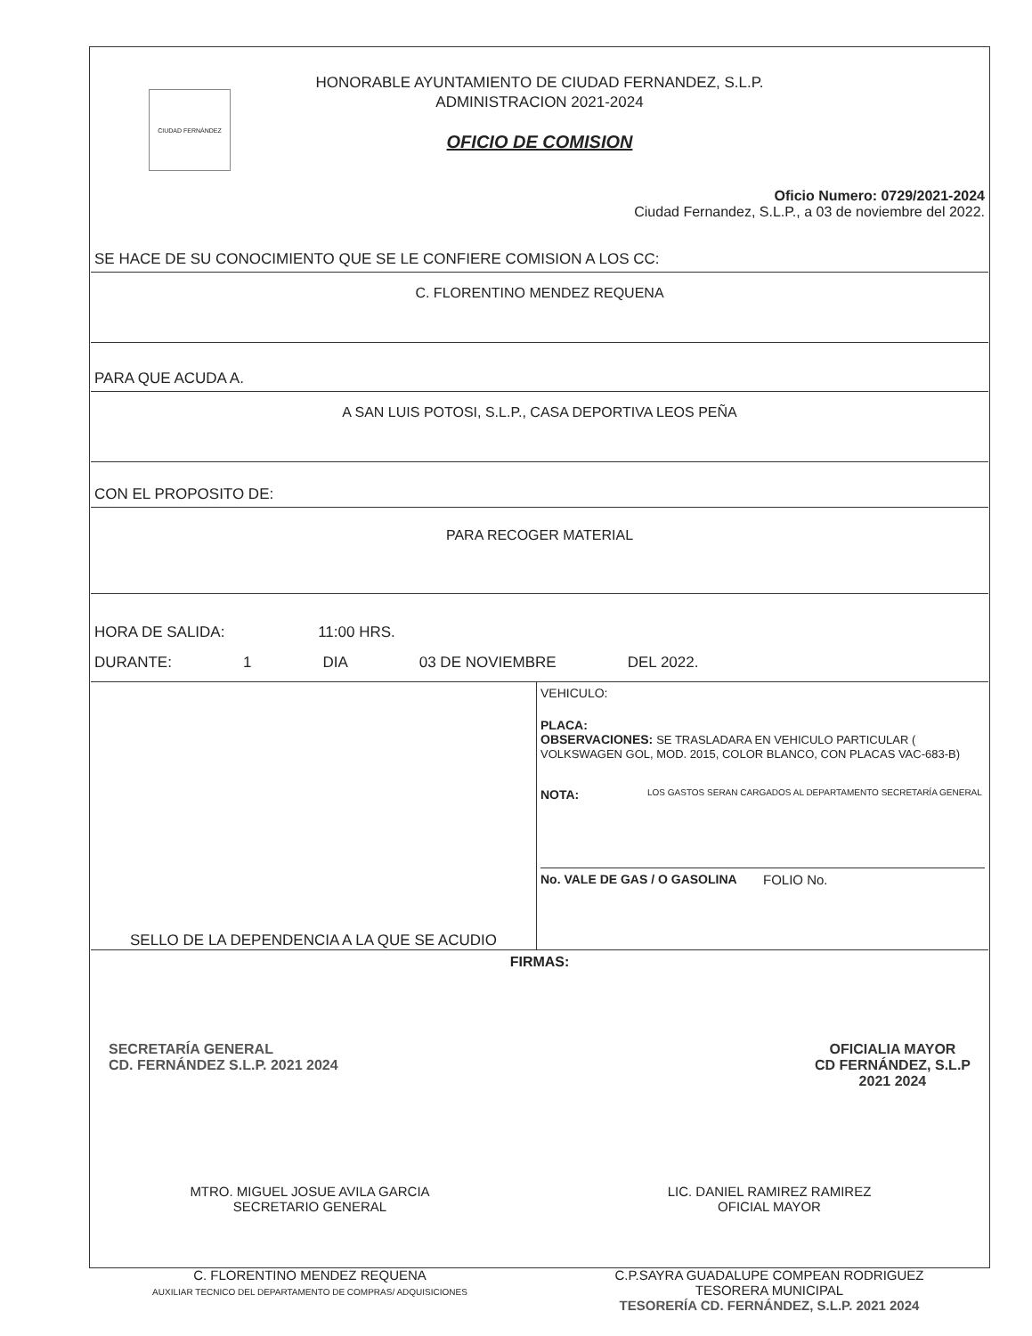CIUDAD FERNÁNDEZ
HONORABLE AYUNTAMIENTO DE CIUDAD FERNANDEZ, S.L.P.
ADMINISTRACION 2021-2024
OFICIO DE COMISION
Oficio Numero: 0729/2021-2024
Ciudad Fernandez, S.L.P., a 03 de noviembre del 2022.
SE HACE DE SU CONOCIMIENTO QUE SE LE CONFIERE COMISION A LOS CC:
C. FLORENTINO MENDEZ REQUENA
PARA QUE ACUDA A.
A SAN LUIS POTOSI, S.L.P., CASA DEPORTIVA LEOS PEÑA
CON EL PROPOSITO DE:
PARA RECOGER MATERIAL
HORA DE SALIDA: 11:00 HRS.
DURANTE: 1 DIA 03 DE NOVIEMBRE DEL 2022.
SELLO DE LA DEPENDENCIA A LA QUE SE ACUDIO
VEHICULO:
PLACA:
OBSERVACIONES: SE TRASLADARA EN VEHICULO PARTICULAR ( VOLKSWAGEN GOL, MOD. 2015, COLOR BLANCO, CON PLACAS VAC-683-B)
NOTA: LOS GASTOS SERAN CARGADOS AL DEPARTAMENTO SECRETARÍA GENERAL
No. VALE DE GAS / O GASOLINA FOLIO No.
FIRMAS:
SECRETARÍA GENERAL
CD. FERNÁNDEZ S.L.P. 2021 2024
OFICIALIA MAYOR
CD FERNÁNDEZ, S.L.P
2021 2024
MTRO. MIGUEL JOSUE AVILA GARCIA
SECRETARIO GENERAL LIC. DANIEL RAMIREZ RAMIREZ
OFICIAL MAYOR
C. FLORENTINO MENDEZ REQUENA
AUXILIAR TECNICO DEL DEPARTAMENTO DE COMPRAS/ ADQUISICIONES C.P.SAYRA GUADALUPE COMPEAN RODRIGUEZ
TESORERA MUNICIPAL
TESORERÍA CD. FERNÁNDEZ, S.L.P. 2021 2024